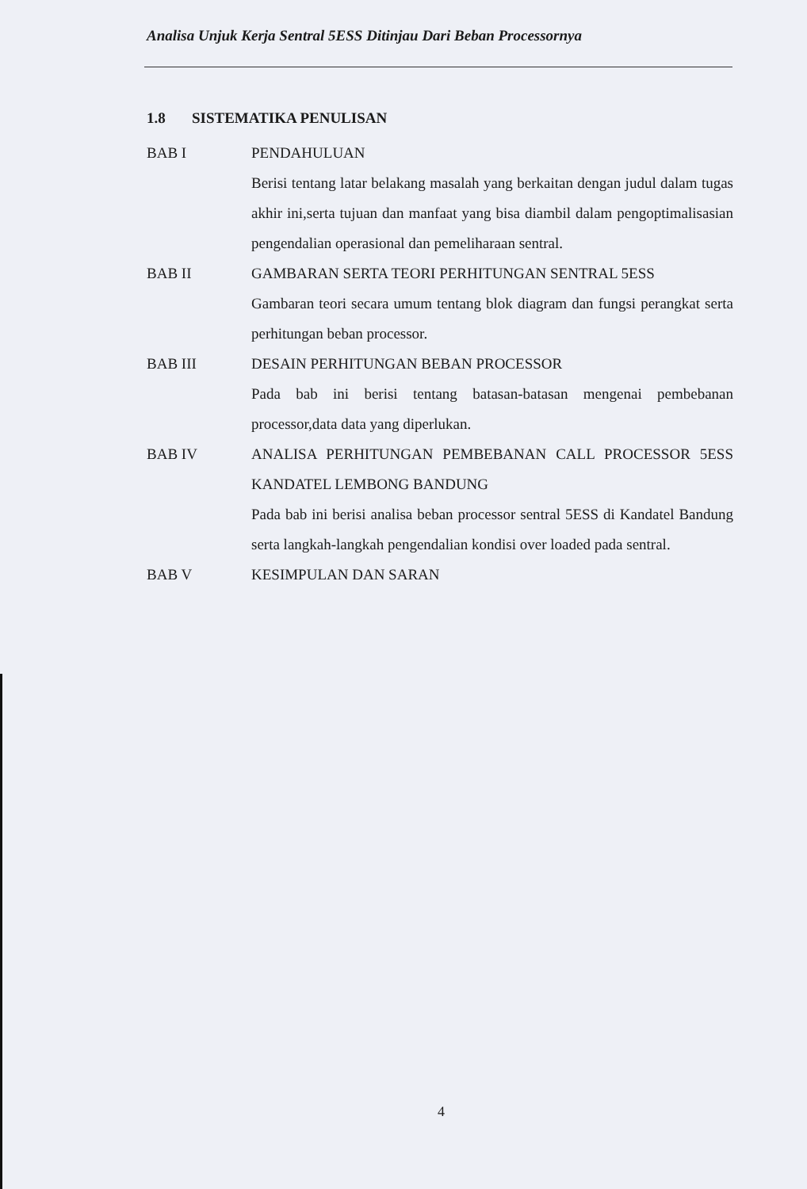Analisa Unjuk Kerja Sentral 5ESS Ditinjau Dari Beban Processornya
1.8 SISTEMATIKA PENULISAN
BAB I PENDAHULUAN
Berisi tentang latar belakang masalah yang berkaitan dengan judul dalam tugas akhir ini,serta tujuan dan manfaat yang bisa diambil dalam pengoptimalisasian pengendalian operasional dan pemeliharaan sentral.
BAB II GAMBARAN SERTA TEORI PERHITUNGAN SENTRAL 5ESS
Gambaran teori secara umum tentang blok diagram dan fungsi perangkat serta perhitungan beban processor.
BAB III DESAIN PERHITUNGAN BEBAN PROCESSOR
Pada bab ini berisi tentang batasan-batasan mengenai pembebanan processor,data data yang diperlukan.
BAB IV ANALISA PERHITUNGAN PEMBEBANAN CALL PROCESSOR 5ESS KANDATEL LEMBONG BANDUNG
Pada bab ini berisi analisa beban processor sentral 5ESS di Kandatel Bandung serta langkah-langkah pengendalian kondisi over loaded pada sentral.
BAB V KESIMPULAN DAN SARAN
4